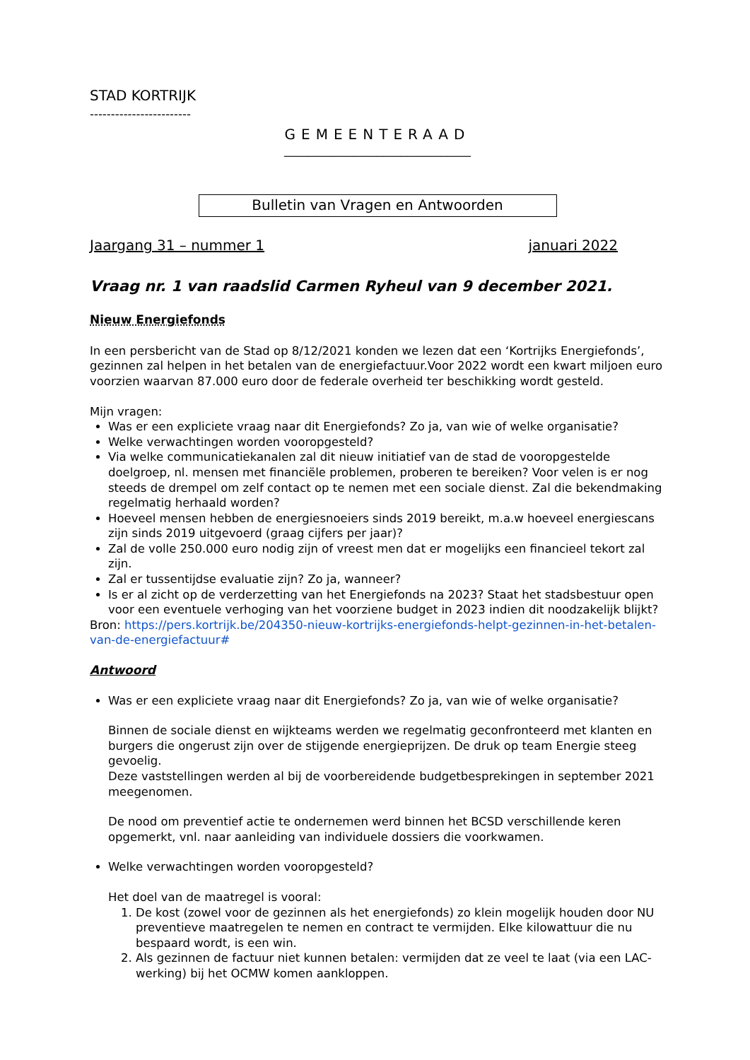STAD KORTRIJK
------------------------
GEMEENTERAAD
________________________________
Bulletin van Vragen en Antwoorden
Jaargang 31 – nummer 1 januari 2022
Vraag nr. 1 van raadslid Carmen Ryheul van 9 december 2021.
Nieuw Energiefonds
In een persbericht van de Stad op 8/12/2021 konden we lezen dat een ‘Kortrijks Energiefonds’, gezinnen zal helpen in het betalen van de energiefactuur.Voor 2022 wordt een kwart miljoen euro voorzien waarvan 87.000 euro door de federale overheid ter beschikking wordt gesteld.
Mijn vragen:
Was er een expliciete vraag naar dit Energiefonds? Zo ja, van wie of welke organisatie?
Welke verwachtingen worden vooropgesteld?
Via welke communicatiekanalen zal dit nieuw initiatief van de stad de vooropgestelde doelgroep, nl. mensen met financiële problemen, proberen te bereiken? Voor velen is er nog steeds de drempel om zelf contact op te nemen met een sociale dienst. Zal die bekendmaking regelmatig herhaald worden?
Hoeveel mensen hebben de energiesnoeiers sinds 2019 bereikt, m.a.w hoeveel energiescans zijn sinds 2019 uitgevoerd (graag cijfers per jaar)?
Zal de volle 250.000 euro nodig zijn of vreest men dat er mogelijks een financieel tekort zal zijn.
Zal er tussentijdse evaluatie zijn? Zo ja, wanneer?
Is er al zicht op de verderzetting van het Energiefonds na 2023? Staat het stadsbestuur open voor een eventuele verhoging van het voorziene budget in 2023 indien dit noodzakelijk blijkt?
Bron: https://pers.kortrijk.be/204350-nieuw-kortrijks-energiefonds-helpt-gezinnen-in-het-betalen-van-de-energiefactuur#
Antwoord
Was er een expliciete vraag naar dit Energiefonds? Zo ja, van wie of welke organisatie?
Binnen de sociale dienst en wijkteams werden we regelmatig geconfronteerd met klanten en burgers die ongerust zijn over de stijgende energieprijzen. De druk op team Energie steeg gevoelig.
Deze vaststellingen werden al bij de voorbereidende budgetbesprekingen in september 2021 meegenomen.
De nood om preventief actie te ondernemen werd binnen het BCSD verschillende keren opgemerkt, vnl. naar aanleiding van individuele dossiers die voorkwamen.
Welke verwachtingen worden vooropgesteld?
Het doel van de maatregel is vooral:
1. De kost (zowel voor de gezinnen als het energiefonds) zo klein mogelijk houden door NU preventieve maatregelen te nemen en contract te vermijden. Elke kilowattuur die nu bespaard wordt, is een win.
2. Als gezinnen de factuur niet kunnen betalen: vermijden dat ze veel te laat (via een LAC-werking) bij het OCMW komen aankloppen.